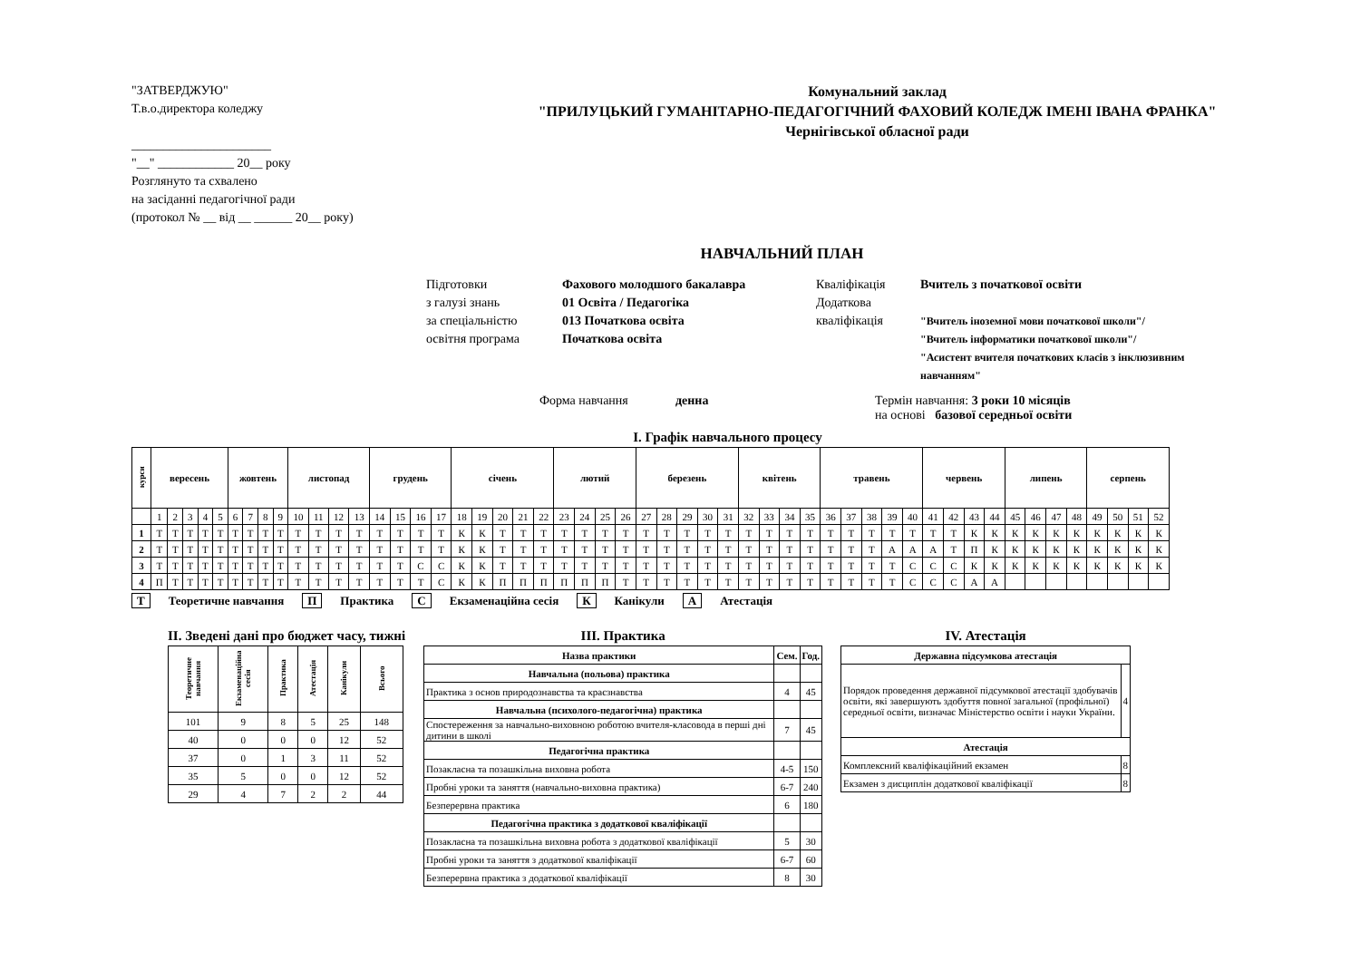"ЗАТВЕРДЖУЮ"
Т.в.о.директора коледжу
______________________
"__" ____________ 20__ року
Розглянуто та схвалено
на засіданні педагогічної ради
(протокол № __ від __ ______ 20__ року)
Комунальний заклад
"ПРИЛУЦЬКИЙ ГУМАНІТАРНО-ПЕДАГОГІЧНИЙ ФАХОВИЙ КОЛЕДЖ ІМЕНІ ІВАНА ФРАНКА"
Чернігівської обласної ради
НАВЧАЛЬНИЙ ПЛАН
Підготовки
з галузі знань
за спеціальністю
освітня програма
Фахового молодшого бакалавра
01 Освіта / Педагогіка
013 Початкова освіта
Початкова освіта
Кваліфікація
Додаткова
кваліфікація
Вчитель з початкової освіти
"Вчитель іноземної мови початкової школи"/
"Вчитель інформатики початкової школи"/
"Асистент вчителя початкових класів з інклюзивним навчанням"
Форма навчання денна Термін навчання: 3 роки 10 місяців
на основі базової середньої освіти
І. Графік навчального процесу
| курси | вересень | | | | | жовтень | | | | листопад | | | | грудень | | | | січень | | | | | лютий | | | | березень | | | | | квітень | | | | травень | | | | | червень | | | | липень | | | | серпень | | | |
| --- | --- | --- | --- | --- | --- | --- | --- | --- | --- | --- | --- | --- | --- | --- | --- | --- | --- | --- | --- | --- | --- | --- | --- | --- | --- | --- | --- | --- | --- | --- | --- | --- | --- | --- | --- | --- | --- | --- | --- | --- | --- | --- | --- | --- | --- | --- | --- | --- | --- | --- | --- | --- |
| | 1 | 2 | 3 | 4 | 5 | 6 | 7 | 8 | 9 | 10 | 11 | 12 | 13 | 14 | 15 | 16 | 17 | 18 | 19 | 20 | 21 | 22 | 23 | 24 | 25 | 26 | 27 | 28 | 29 | 30 | 31 | 32 | 33 | 34 | 35 | 36 | 37 | 38 | 39 | 40 | 41 | 42 | 43 | 44 | 45 | 46 | 47 | 48 | 49 | 50 | 51 | 52 |
| 1 | Т | Т | Т | Т | Т | Т | Т | Т | Т | Т | Т | Т | Т | Т | Т | Т | Т | К | К | Т | Т | Т | Т | Т | Т | Т | Т | Т | Т | Т | Т | Т | Т | Т | Т | Т | Т | Т | Т | Т | Т | Т | К | К | К | К | К | К | К | К | К | К |
| 2 | Т | Т | Т | Т | Т | Т | Т | Т | Т | Т | Т | Т | Т | Т | Т | Т | Т | К | К | Т | Т | Т | Т | Т | Т | Т | Т | Т | Т | Т | Т | Т | Т | Т | Т | Т | Т | Т | А | А | А | Т | П | К | К | К | К | К | К | К | К | К |
| 3 | Т | Т | Т | Т | Т | Т | Т | Т | Т | Т | Т | Т | Т | Т | Т | С | С | К | К | Т | Т | Т | Т | Т | Т | Т | Т | Т | Т | Т | Т | Т | Т | Т | Т | Т | Т | Т | Т | С | С | С | К | К | К | К | К | К | К | К | К | К |
| 4 | П | Т | Т | Т | Т | Т | Т | Т | Т | Т | Т | Т | Т | Т | Т | Т | С | К | К | П | П | П | П | П | П | Т | Т | Т | Т | Т | Т | Т | Т | Т | Т | Т | Т | Т | Т | С | С | С | А | А | | | | | | | | |
Т Теоретичне навчання П Практика С Екзаменаційна сесія К Канікули А Атестація
ІІ. Зведені дані про бюджет часу, тижні
| Теоретичне навчання | Екзаменаційна сесія | Практика | Атестація | Канікули | Всього |
| --- | --- | --- | --- | --- | --- |
| 101 | 9 | 8 | 5 | 25 | 148 |
| 40 | 0 | 0 | 0 | 12 | 52 |
| 37 | 0 | 1 | 3 | 11 | 52 |
| 35 | 5 | 0 | 0 | 12 | 52 |
| 29 | 4 | 7 | 2 | 2 | 44 |
ІІІ. Практика
| Назва практики | Сем. | Год. |
| --- | --- | --- |
| Навчальна (польова) практика | | |
| Практика з основ природознавства та краєзнавства | 4 | 45 |
| Навчальна (психолого-педагогічна) практика | | |
| Спостереження за навчально-виховною роботою вчителя-класовода в перші дні дитини в школі | 7 | 45 |
| Педагогічна практика | | |
| Позакласна та позашкільна виховна робота | 4-5 | 150 |
| Пробні уроки та заняття (навчально-виховна практика) | 6-7 | 240 |
| Безперервна практика | 6 | 180 |
| Педагогічна практика з додаткової кваліфікації | | |
| Позакласна та позашкільна виховна робота з додаткової кваліфікації | 5 | 30 |
| Пробні уроки та заняття з додаткової кваліфікації | 6-7 | 60 |
| Безперервна практика з додаткової кваліфікації | 8 | 30 |
IV. Атестація
| Державна підсумкова атестація | |
| --- | --- |
| Порядок проведення державної підсумкової атестації здобувачів освіти, які завершують здобуття повної загальної (профільної) середньої освіти, визначає Міністерство освіти і науки України. | 4 |
| Атестація | |
| Комплексний кваліфікаційний екзамен | 8 |
| Екзамен з дисциплін додаткової кваліфікації | 8 |